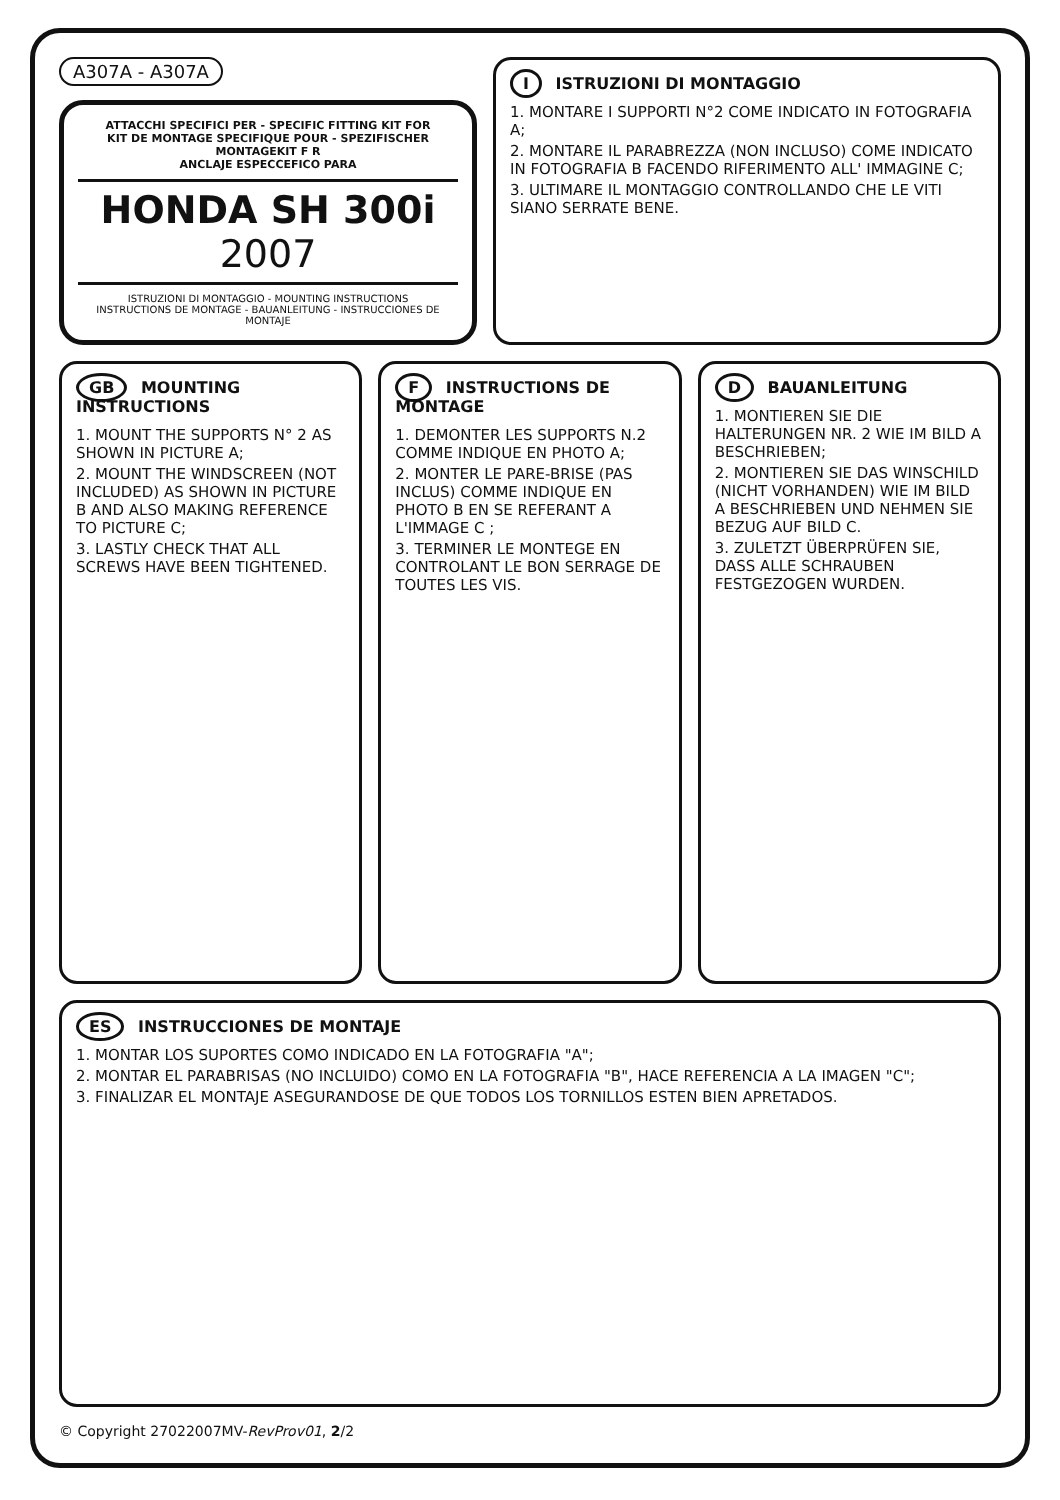A307A - A307A
ATTACCHI SPECIFICI PER - SPECIFIC FITTING KIT FOR
KIT DE MONTAGE SPECIFIQUE POUR - SPEZIFISCHER MONTAGEKIT F R
ANCLAJE ESPECCEFICO PARA
HONDA SH 300i 2007
ISTRUZIONI DI MONTAGGIO - MOUNTING INSTRUCTIONS
INSTRUCTIONS DE MONTAGE - BAUANLEITUNG - INSTRUCCIONES DE MONTAJE
I ISTRUZIONI DI MONTAGGIO
1. MONTARE I SUPPORTI N°2 COME INDICATO IN FOTOGRAFIA A;
2. MONTARE IL PARABREZZA (NON INCLUSO) COME INDICATO IN FOTOGRAFIA B FACENDO RIFERIMENTO ALL' IMMAGINE C;
3. ULTIMARE IL MONTAGGIO CONTROLLANDO CHE LE VITI SIANO SERRATE BENE.
GB MOUNTING INSTRUCTIONS
1. MOUNT THE SUPPORTS N° 2 AS SHOWN IN PICTURE A;
2. MOUNT THE WINDSCREEN (NOT INCLUDED) AS SHOWN IN PICTURE B AND ALSO MAKING REFERENCE TO PICTURE C;
3. LASTLY CHECK THAT ALL SCREWS HAVE BEEN TIGHTENED.
F INSTRUCTIONS DE MONTAGE
1. DEMONTER LES SUPPORTS N.2 COMME INDIQUE EN PHOTO A;
2. MONTER LE PARE-BRISE (PAS INCLUS) COMME INDIQUE EN PHOTO B EN SE REFERANT A L'IMMAGE C ;
3. TERMINER LE MONTEGE EN CONTROLANT LE BON SERRAGE DE TOUTES LES VIS.
D BAUANLEITUNG
1. MONTIEREN SIE DIE HALTERUNGEN NR. 2 WIE IM BILD A BESCHRIEBEN;
2. MONTIEREN SIE DAS WINSCHILD (NICHT VORHANDEN) WIE IM BILD A BESCHRIEBEN UND NEHMEN SIE BEZUG AUF BILD C.
3. ZULETZT ÜBERPRÜFEN SIE, DASS ALLE SCHRAUBEN FESTGEZOGEN WURDEN.
ES INSTRUCCIONES DE MONTAJE
1. MONTAR LOS SUPORTES COMO INDICADO EN LA FOTOGRAFIA "A";
2. MONTAR EL PARABRISAS (NO INCLUIDO) COMO EN LA FOTOGRAFIA "B", HACE REFERENCIA A LA IMAGEN "C";
3. FINALIZAR EL MONTAJE ASEGURANDOSE DE QUE TODOS LOS TORNILLOS ESTEN BIEN APRETADOS.
© Copyright 27022007MV-RevProv01, 2/2